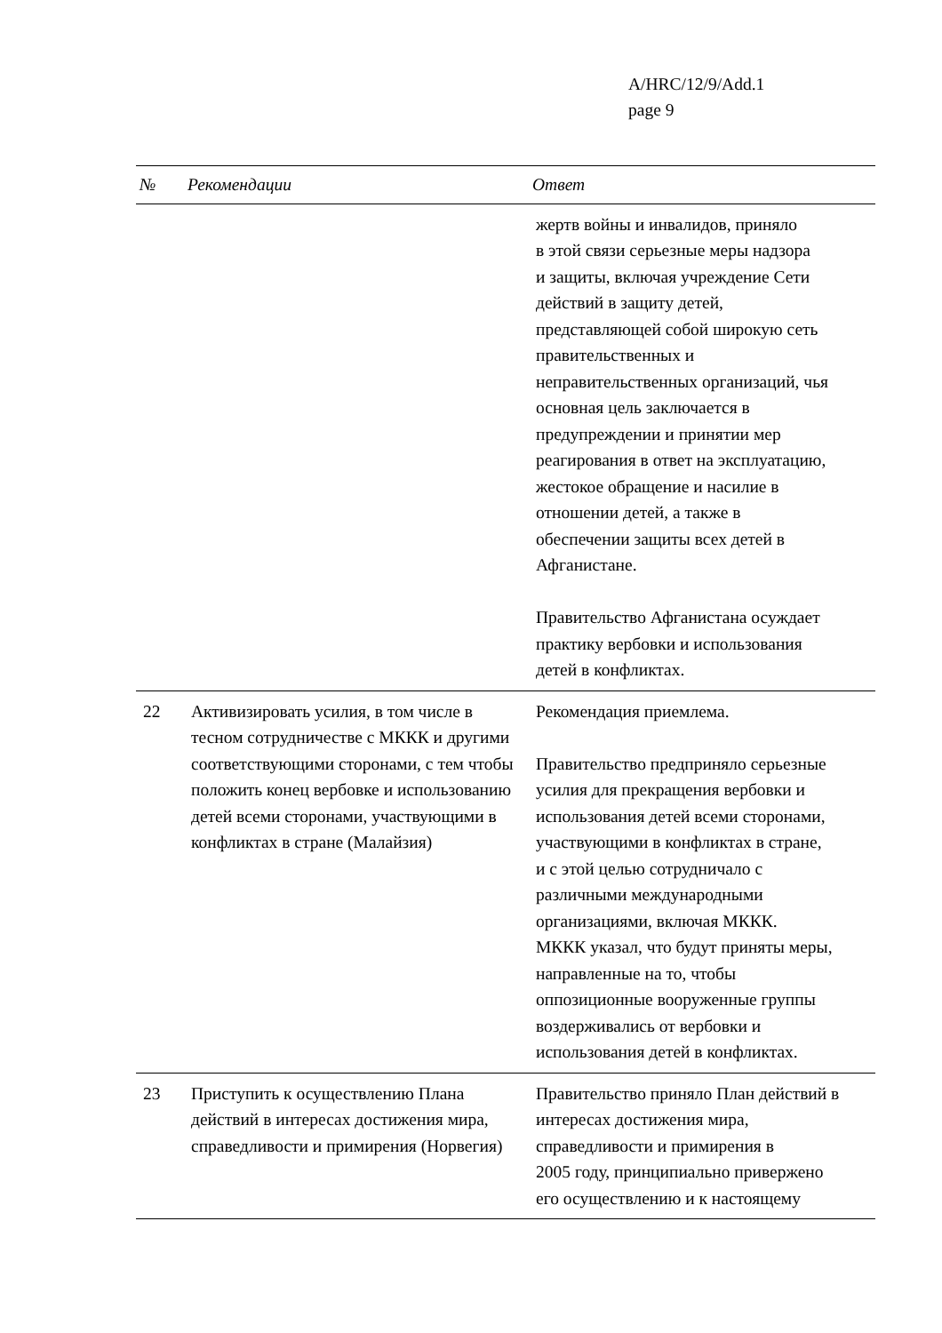A/HRC/12/9/Add.1
page 9
| № | Рекомендации | Ответ |
| --- | --- | --- |
| | | жертв войны и инвалидов, приняло в этой связи серьезные меры надзора и защиты, включая учреждение Сети действий в защиту детей, представляющей собой широкую сеть правительственных и неправительственных организаций, чья основная цель заключается в предупреждении и принятии мер реагирования в ответ на эксплуатацию, жестокое обращение и насилие в отношении детей, а также в обеспечении защиты всех детей в Афганистане. Правительство Афганистана осуждает практику вербовки и использования детей в конфликтах. |
| 22 | Активизировать усилия, в том числе в тесном сотрудничестве с МККК и другими соответствующими сторонами, с тем чтобы положить конец вербовке и использованию детей всеми сторонами, участвующими в конфликтах в стране (Малайзия) | Рекомендация приемлема. Правительство предприняло серьезные усилия для прекращения вербовки и использования детей всеми сторонами, участвующими в конфликтах в стране, и с этой целью сотрудничало с различными международными организациями, включая МККК. МККК указал, что будут приняты меры, направленные на то, чтобы оппозиционные вооруженные группы воздерживались от вербовки и использования детей в конфликтах. |
| 23 | Приступить к осуществлению Плана действий в интересах достижения мира, справедливости и примирения (Норвегия) | Правительство приняло План действий в интересах достижения мира, справедливости и примирения в 2005 году, принципиально привержено его осуществлению и к настоящему |